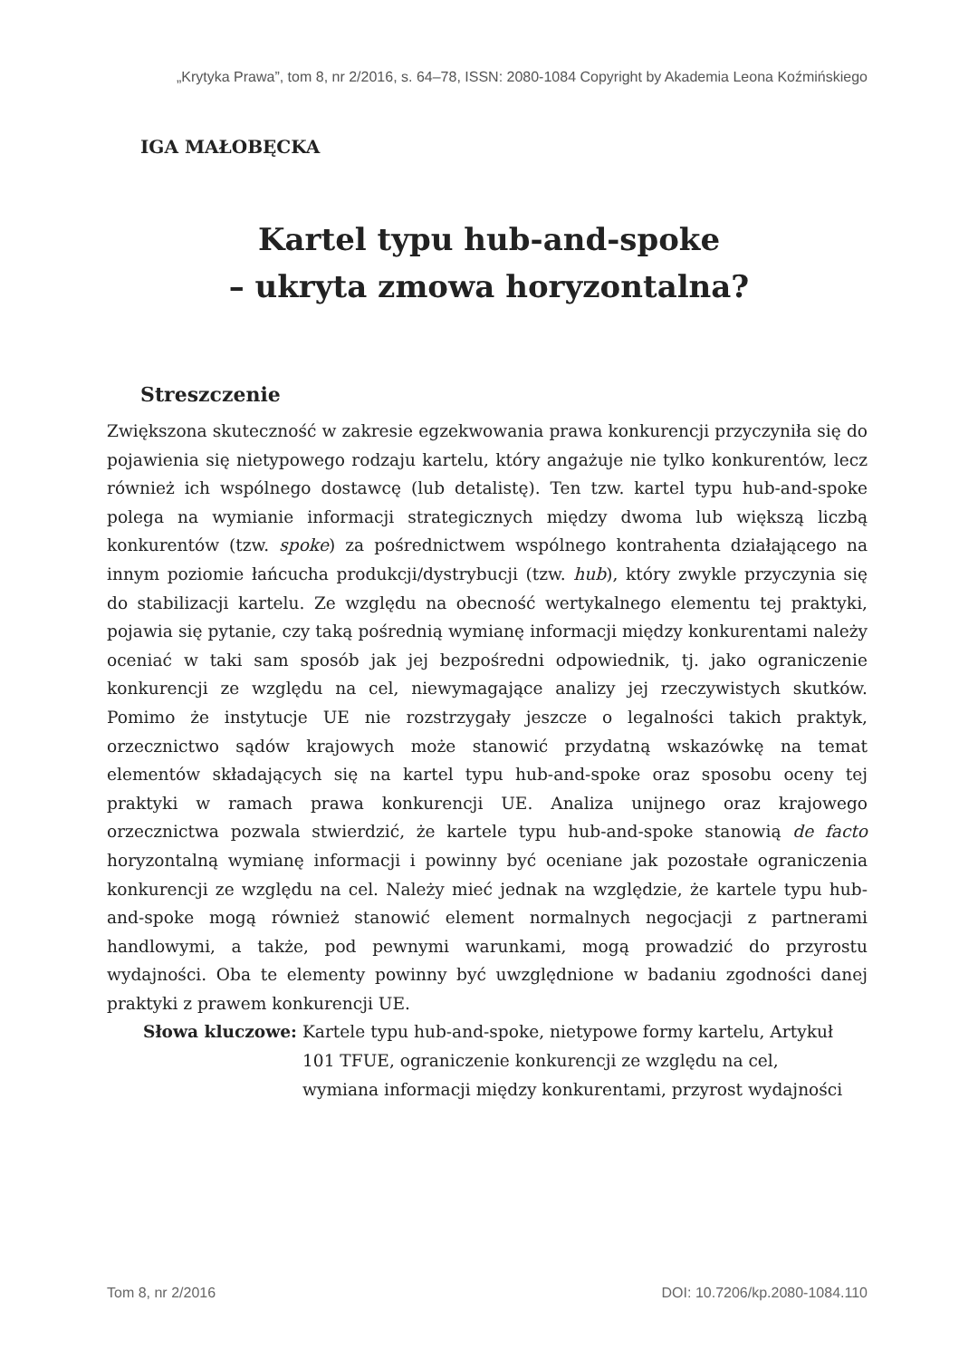„Krytyka Prawa”, tom 8, nr 2/2016, s. 64–78, ISSN: 2080-1084 Copyright by Akademia Leona Koźmińskiego
IGA MAŁOBĘCKA
Kartel typu hub-and-spoke
– ukryta zmowa horyzontalna?
Streszczenie
Zwiększona skuteczność w zakresie egzekwowania prawa konkurencji przyczyniła się do pojawienia się nietypowego rodzaju kartelu, który angażuje nie tylko konkurentów, lecz również ich wspólnego dostawcę (lub detalistę). Ten tzw. kartel typu hub-and-spoke polega na wymianie informacji strategicznych między dwoma lub większą liczbą konkurentów (tzw. spoke) za pośrednictwem wspólnego kontrahenta działającego na innym poziomie łańcucha produkcji/dystrybucji (tzw. hub), który zwykle przyczynia się do stabilizacji kartelu. Ze względu na obecność wertykalnego elementu tej praktyki, pojawia się pytanie, czy taką pośrednią wymianę informacji między konkurentami należy oceniać w taki sam sposób jak jej bezpośredni odpowiednik, tj. jako ograniczenie konkurencji ze względu na cel, niewymagające analizy jej rzeczywistych skutków. Pomimo że instytucje UE nie rozstrzygały jeszcze o legalności takich praktyk, orzecznictwo sądów krajowych może stanowić przydatną wskazówkę na temat elementów składających się na kartel typu hub-and-spoke oraz sposobu oceny tej praktyki w ramach prawa konkurencji UE. Analiza unijnego oraz krajowego orzecznictwa pozwala stwierdzić, że kartele typu hub-and-spoke stanowią de facto horyzontalną wymianę informacji i powinny być oceniane jak pozostałe ograniczenia konkurencji ze względu na cel. Należy mieć jednak na względzie, że kartele typu hub-and-spoke mogą również stanowić element normalnych negocjacji z partnerami handlowymi, a także, pod pewnymi warunkami, mogą prowadzić do przyrostu wydajności. Oba te elementy powinny być uwzględnione w badaniu zgodności danej praktyki z prawem konkurencji UE.
Słowa kluczowe: Kartele typu hub-and-spoke, nietypowe formy kartelu, Artykuł 101 TFUE, ograniczenie konkurencji ze względu na cel, wymiana informacji między konkurentami, przyrost wydajności
Tom 8, nr 2/2016 DOI: 10.7206/kp.2080-1084.110